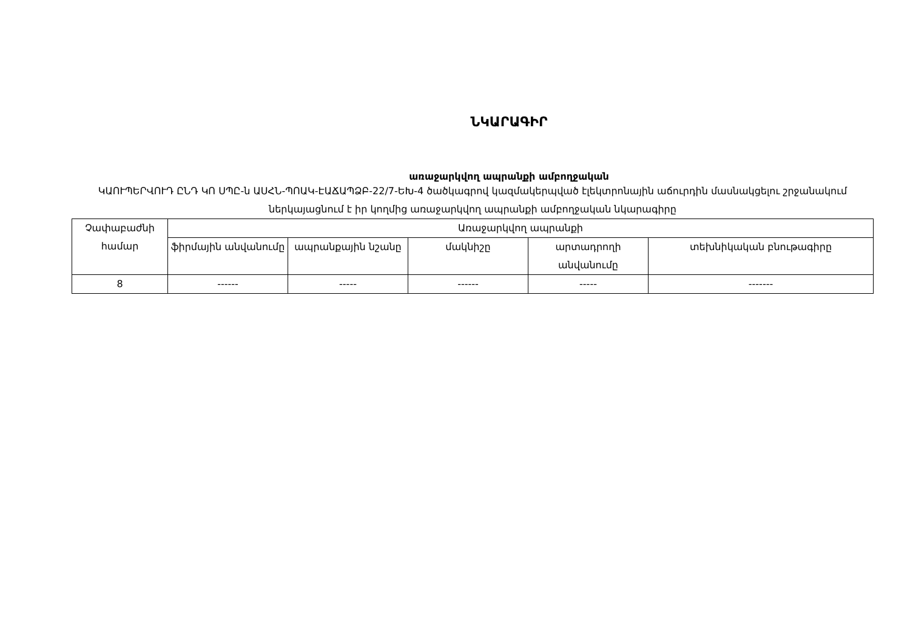ՆԿԱՐԱԳԻՐ
առաջարկվող ապրանքի ամբողջական
ԿԱՈՒՊԵՐՎՈՒԴ ԸՆԴ ԿՈ ՍՊԸ-ն ԱՍՀՆ-ՊՈԱԿ-ԷԱՃԱՊՁԲ-22/7-ԵԽ-4 ծածկագրով կազմակերպված էլեկտրոնային աճուրդին մասնակցելու շրջանակում ներկայացնում է իր կողմից առաջարկվող ապրանքի ամբողջական նկարագիրը
| Չափաբաժնի համար | Առաջարկվող ապրանքի | | | | |
| --- | --- | --- | --- | --- | --- |
| | ֆիրմային անվանումը | ապրանքային նշանը | մակնիշը | արտադրողի անվանումը | տեխնիկական բնութագիրը |
| 8 | ------ | ----- | ------ | ----- | ------- |